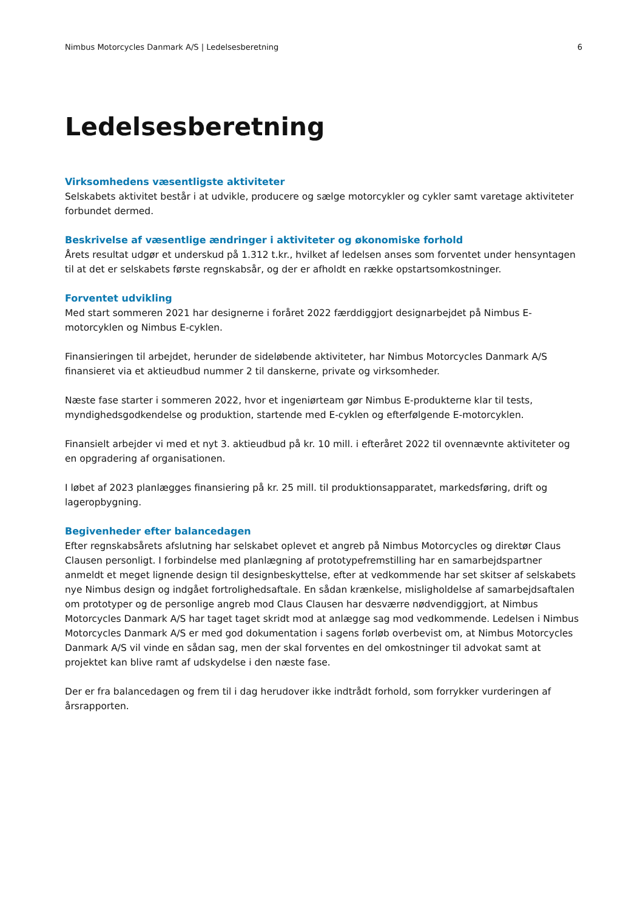Nimbus Motorcycles Danmark A/S | Ledelsesberetning 6
Ledelsesberetning
Virksomhedens væsentligste aktiviteter
Selskabets aktivitet består i at udvikle, producere og sælge motorcykler og cykler samt varetage aktiviteter forbundet dermed.
Beskrivelse af væsentlige ændringer i aktiviteter og økonomiske forhold
Årets resultat udgør et underskud på 1.312 t.kr., hvilket af ledelsen anses som forventet under hensyntagen til at det er selskabets første regnskabsår, og der er afholdt en række opstartsomkostninger.
Forventet udvikling
Med start sommeren 2021 har designerne i foråret 2022 færddiggjort designarbejdet på Nimbus E-motorcyklen og Nimbus E-cyklen.
Finansieringen til arbejdet, herunder de sideløbende aktiviteter, har Nimbus Motorcycles Danmark A/S finansieret via et aktieudbud nummer 2 til danskerne, private og virksomheder.
Næste fase starter i sommeren 2022, hvor et ingeniørteam gør Nimbus E-produkterne klar til tests, myndighedsgodkendelse og produktion, startende med E-cyklen og efterfølgende E-motorcyklen.
Finansielt arbejder vi med et nyt 3. aktieudbud på kr. 10 mill. i efteråret 2022 til ovennævnte aktiviteter og en opgradering af organisationen.
I løbet af 2023 planlægges finansiering på kr. 25 mill. til produktionsapparatet, markedsføring, drift og lageropbygning.
Begivenheder efter balancedagen
Efter regnskabsårets afslutning har selskabet oplevet et angreb på Nimbus Motorcycles og direktør Claus Clausen personligt. I forbindelse med planlægning af prototypefremstilling har en samarbejdspartner anmeldt et meget lignende design til designbeskyttelse, efter at vedkommende har set skitser af selskabets nye Nimbus design og indgået fortrolighedsaftale. En sådan krænkelse, misligholdelse af samarbejdsaftalen om prototyper og de personlige angreb mod Claus Clausen har desværre nødvendiggjort, at Nimbus Motorcycles Danmark A/S har taget taget skridt mod at anlægge sag mod vedkommende. Ledelsen i Nimbus Motorcycles Danmark A/S er med god dokumentation i sagens forløb overbevist om, at Nimbus Motorcycles Danmark A/S vil vinde en sådan sag, men der skal forventes en del omkostninger til advokat samt at projektet kan blive ramt af udskydelse i den næste fase.
Der er fra balancedagen og frem til i dag herudover ikke indtrådt forhold, som forrykker vurderingen af årsrapporten.